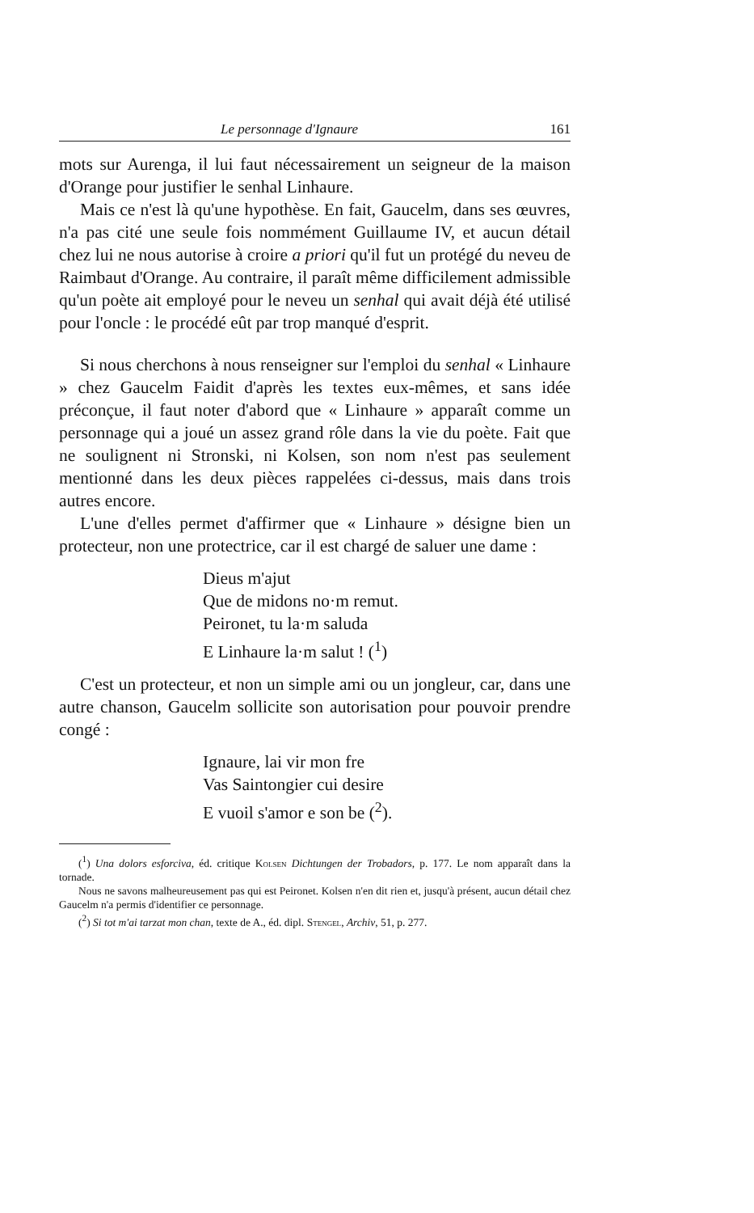Le personnage d'Ignaure 161
mots sur Aurenga, il lui faut nécessairement un seigneur de la maison d'Orange pour justifier le senhal Linhaure.
Mais ce n'est là qu'une hypothèse. En fait, Gaucelm, dans ses œuvres, n'a pas cité une seule fois nommément Guillaume IV, et aucun détail chez lui ne nous autorise à croire a priori qu'il fut un protégé du neveu de Raimbaut d'Orange. Au contraire, il paraît même difficilement admissible qu'un poète ait employé pour le neveu un senhal qui avait déjà été utilisé pour l'oncle : le procédé eût par trop manqué d'esprit.
Si nous cherchons à nous renseigner sur l'emploi du senhal « Linhaure » chez Gaucelm Faidit d'après les textes eux-mêmes, et sans idée préconçue, il faut noter d'abord que « Linhaure » apparaît comme un personnage qui a joué un assez grand rôle dans la vie du poète. Fait que ne soulignent ni Stronski, ni Kolsen, son nom n'est pas seulement mentionné dans les deux pièces rappelées ci-dessus, mais dans trois autres encore.
L'une d'elles permet d'affirmer que « Linhaure » désigne bien un protecteur, non une protectrice, car il est chargé de saluer une dame :
Dieus m'ajut
Que de midons no·m remut.
Peironet, tu la·m saluda
E Linhaure la·m salut ! (<sup>1</sup>)
C'est un protecteur, et non un simple ami ou un jongleur, car, dans une autre chanson, Gaucelm sollicite son autorisation pour pouvoir prendre congé :
Ignaure, lai vir mon fre
Vas Saintongier cui desire
E vuoil s'amor e son be (<sup>2</sup>).
(<sup>1</sup>) Una dolors esforciva, éd. critique Kolsen Dichtungen der Trobadors, p. 177. Le nom apparaît dans la tornade.
Nous ne savons malheureusement pas qui est Peironet. Kolsen n'en dit rien et, jusqu'à présent, aucun détail chez Gaucelm n'a permis d'identifier ce personnage.
(<sup>2</sup>) Si tot m'ai tarzat mon chan, texte de A., éd. dipl. Stengel, Archiv, 51, p. 277.